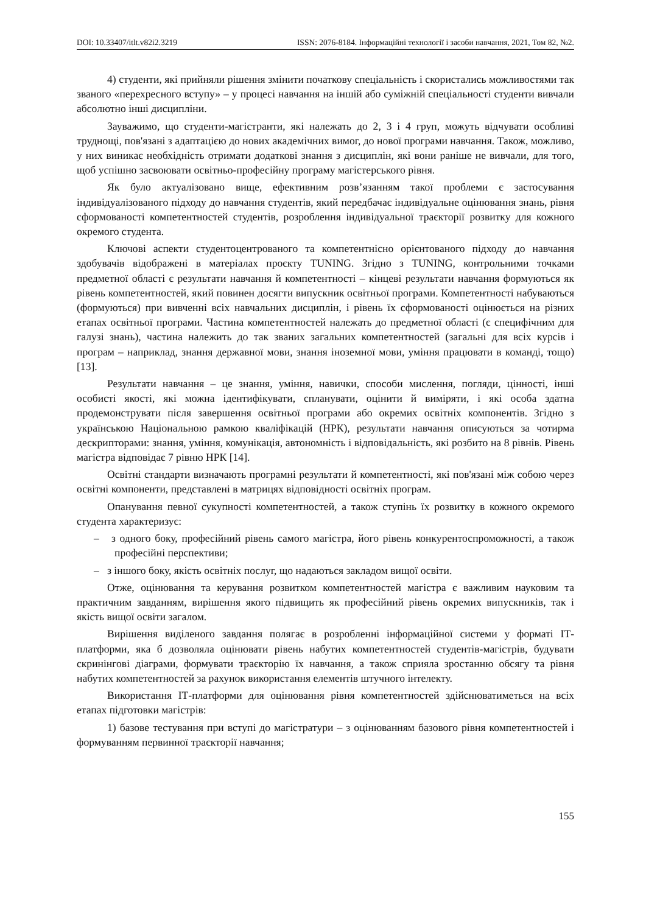DOI: 10.33407/itlt.v82i2.3219 ISSN: 2076-8184. Інформаційні технології і засоби навчання, 2021, Том 82, №2.
4) студенти, які прийняли рішення змінити початкову спеціальність і скористались можливостями так званого «перехресного вступу» – у процесі навчання на іншій або суміжній спеціальності студенти вивчали абсолютно інші дисципліни.
Зауважимо, що студенти-магістранти, які належать до 2, 3 і 4 груп, можуть відчувати особливі труднощі, пов'язані з адаптацією до нових академічних вимог, до нової програми навчання. Також, можливо, у них виникає необхідність отримати додаткові знання з дисциплін, які вони раніше не вивчали, для того, щоб успішно засвоювати освітньо-професійну програму магістерського рівня.
Як було актуалізовано вище, ефективним розв’язанням такої проблеми є застосування індивідуалізованого підходу до навчання студентів, який передбачає індивідуальне оцінювання знань, рівня сформованості компетентностей студентів, розроблення індивідуальної траєкторії розвитку для кожного окремого студента.
Ключові аспекти студентоцентрованого та компетентнісно орієнтованого підходу до навчання здобувачів відображені в матеріалах проєкту TUNING. Згідно з TUNING, контрольними точками предметної області є результати навчання й компетентності – кінцеві результати навчання формуються як рівень компетентностей, який повинен досягти випускник освітньої програми. Компетентності набуваються (формуються) при вивченні всіх навчальних дисциплін, і рівень їх сформованості оцінюється на різних етапах освітньої програми. Частина компетентностей належать до предметної області (є специфічним для галузі знань), частина належить до так званих загальних компетентностей (загальні для всіх курсів і програм – наприклад, знання державної мови, знання іноземної мови, уміння працювати в команді, тощо) [13].
Результати навчання – це знання, уміння, навички, способи мислення, погляди, цінності, інші особисті якості, які можна ідентифікувати, спланувати, оцінити й виміряти, і які особа здатна продемонструвати після завершення освітньої програми або окремих освітніх компонентів. Згідно з українською Національною рамкою кваліфікацій (НРК), результати навчання описуються за чотирма дескрипторами: знання, уміння, комунікація, автономність і відповідальність, які розбито на 8 рівнів. Рівень магістра відповідає 7 рівню НРК [14].
Освітні стандарти визначають програмні результати й компетентності, які пов'язані між собою через освітні компоненти, представлені в матрицях відповідності освітніх програм.
Опанування певної сукупності компетентностей, а також ступінь їх розвитку в кожного окремого студента характеризує:
– з одного боку, професійний рівень самого магістра, його рівень конкурентоспроможності, а також професійні перспективи;
– з іншого боку, якість освітніх послуг, що надаються закладом вищої освіти.
Отже, оцінювання та керування розвитком компетентностей магістра є важливим науковим та практичним завданням, вирішення якого підвищить як професійний рівень окремих випускників, так і якість вищої освіти загалом.
Вирішення виділеного завдання полягає в розробленні інформаційної системи у форматі ІТ-платформи, яка б дозволяла оцінювати рівень набутих компетентностей студентів-магістрів, будувати скринінгові діаграми, формувати траєкторію їх навчання, а також сприяла зростанню обсягу та рівня набутих компетентностей за рахунок використання елементів штучного інтелекту.
Використання ІТ-платформи для оцінювання рівня компетентностей здійснюватиметься на всіх етапах підготовки магістрів:
1) базове тестування при вступі до магістратури – з оцінюванням базового рівня компетентностей і формуванням первинної траєкторії навчання;
155